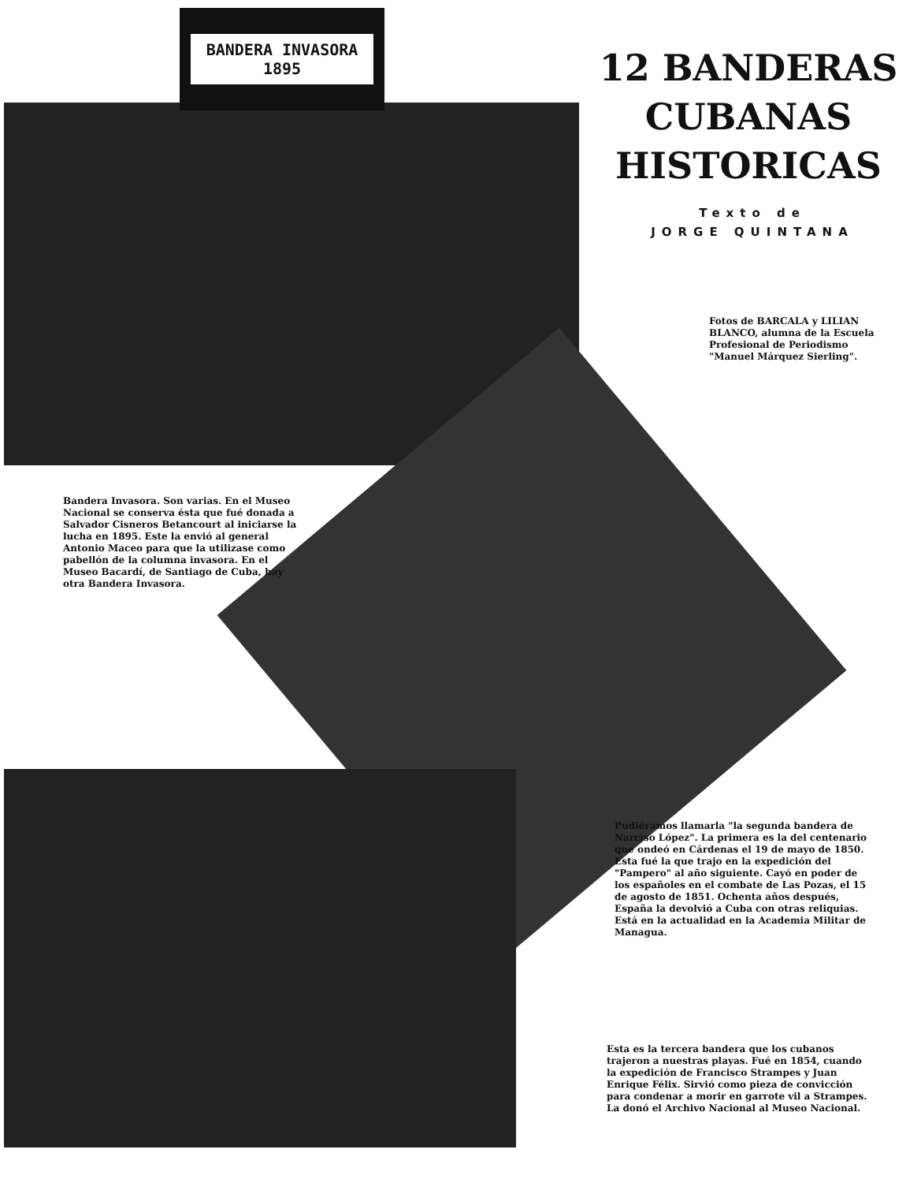BANDERA INVASORA
1895
12 BANDERAS CUBANAS HISTORICAS
Texto de
JORGE QUINTANA
Fotos de BARCALA y LILIAN BLANCO, alumna de la Escuela Profesional de Periodismo "Manuel Márquez Sierling".
Bandera Invasora. Son varias. En el Museo Nacional se conserva ésta que fué donada a Salvador Cisneros Betancourt al iniciarse la lucha en 1895. Este la envió al general Antonio Maceo para que la utilizase como pabellón de la columna invasora. En el Museo Bacardí, de Santiago de Cuba, hay otra Bandera Invasora.
Pudiéramos llamarla "la segunda bandera de Narciso López". La primera es la del centenario que ondeó en Cárdenas el 19 de mayo de 1850. Esta fué la que trajo en la expedición del "Pampero" al año siguiente. Cayó en poder de los españoles en el combate de Las Pozas, el 15 de agosto de 1851. Ochenta años después, España la devolvió a Cuba con otras reliquias. Está en la actualidad en la Academia Militar de Managua.
Esta es la tercera bandera que los cubanos trajeron a nuestras playas. Fué en 1854, cuando la expedición de Francisco Strampes y Juan Enrique Félix. Sirvió como pieza de convicción para condenar a morir en garrote vil a Strampes. La donó el Archivo Nacional al Museo Nacional.